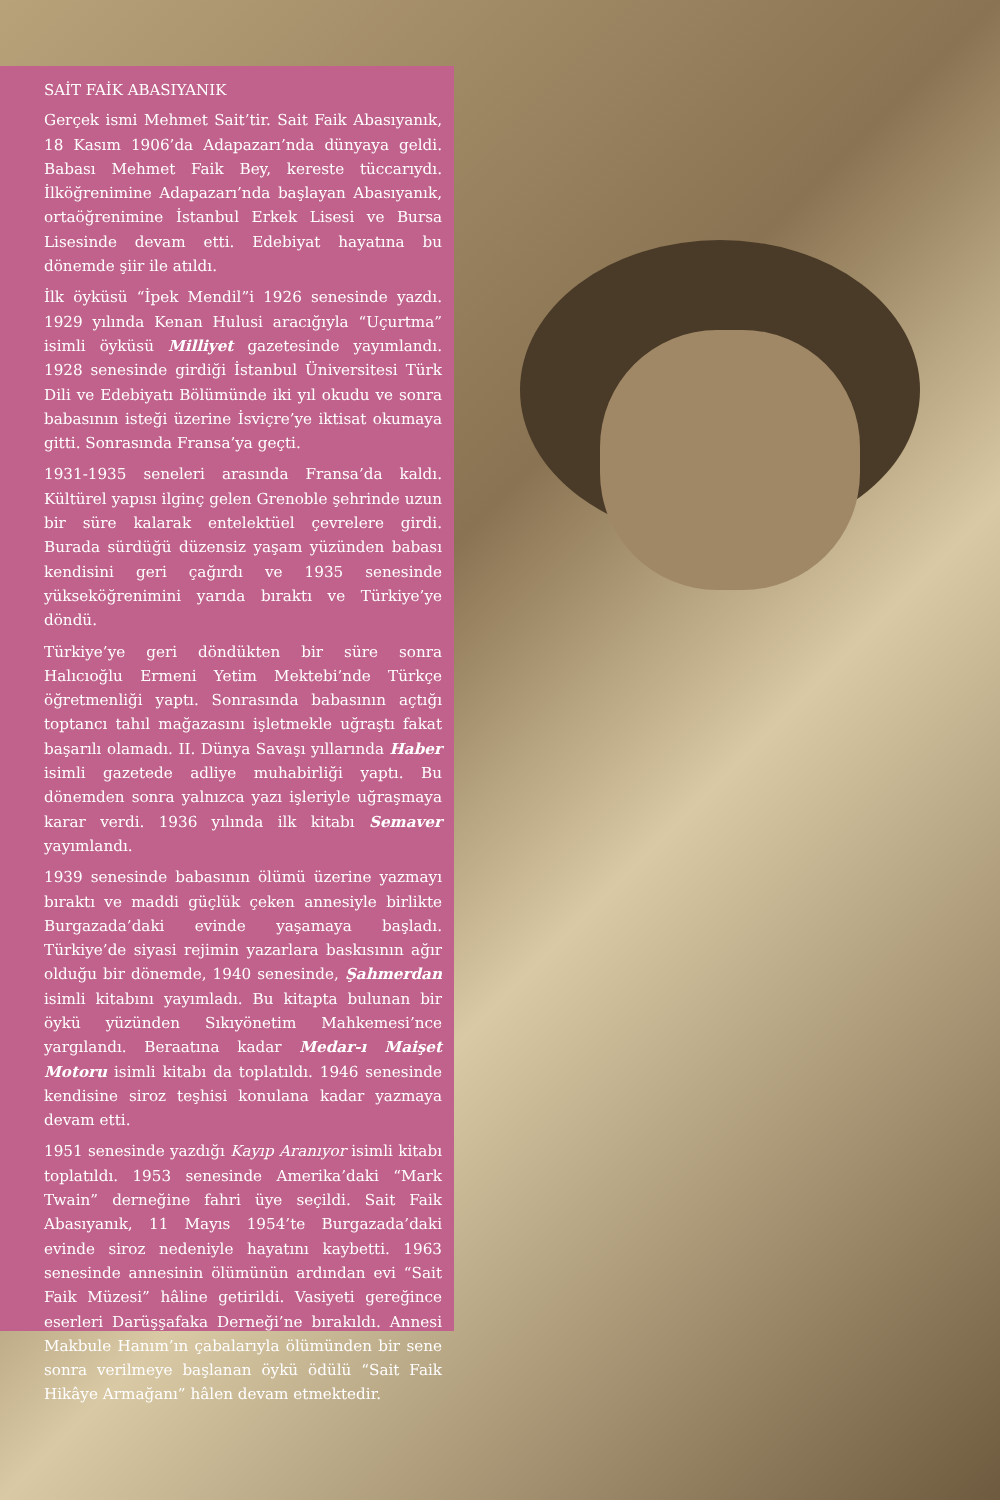SAİT FAİK ABASIYANIK
Gerçek ismi Mehmet Sait’tir. Sait Faik Abasıyanık, 18 Kasım 1906’da Adapazarı’nda dünyaya geldi. Babası Mehmet Faik Bey, kereste tüccarıydı. İlköğrenimine Adapazarı’nda başlayan Abasıyanık, ortaöğrenimine İstanbul Erkek Lisesi ve Bursa Lisesinde devam etti. Edebiyat hayatına bu dönemde şiir ile atıldı.
İlk öyküsü “İpek Mendil”i 1926 senesinde yazdı. 1929 yılında Kenan Hulusi aracığıyla “Uçurtma” isimli öyküsü Milliyet gazetesinde yayımlandı. 1928 senesinde girdiği İstanbul Üniversitesi Türk Dili ve Edebiyatı Bölümünde iki yıl okudu ve sonra babasının isteği üzerine İsviçre’ye iktisat okumaya gitti. Sonrasında Fransa’ya geçti.
1931-1935 seneleri arasında Fransa’da kaldı. Kültürel yapısı ilginç gelen Grenoble şehrinde uzun bir süre kalarak entelektüel çevrelere girdi. Burada sürdüğü düzensiz yaşam yüzünden babası kendisini geri çağırdı ve 1935 senesinde yükseköğrenimini yarıda bıraktı ve Türkiye’ye döndü.
Türkiye’ye geri döndükten bir süre sonra Halıcıoğlu Ermeni Yetim Mektebi’nde Türkçe öğretmenliği yaptı. Sonrasında babasının açtığı toptancı tahıl mağazasını işletmekle uğraştı fakat başarılı olamadı. II. Dünya Savaşı yıllarında Haber isimli gazetede adliye muhabirliği yaptı. Bu dönemden sonra yalnızca yazı işleriyle uğraşmaya karar verdi. 1936 yılında ilk kitabı Semaver yayımlandı.
1939 senesinde babasının ölümü üzerine yazmayı bıraktı ve maddi güçlük çeken annesiyle birlikte Burgazada’daki evinde yaşamaya başladı. Türkiye’de siyasi rejimin yazarlara baskısının ağır olduğu bir dönemde, 1940 senesinde, Şahmerdan isimli kitabını yayımladı. Bu kitapta bulunan bir öykü yüzünden Sıkıyönetim Mahkemesi’nce yargılandı. Beraatına kadar Medar-ı Maişet Motoru isimli kitabı da toplatıldı. 1946 senesinde kendisine siroz teşhisi konulana kadar yazmaya devam etti.
1951 senesinde yazdığı Kayıp Aranıyor isimli kitabı toplatıldı. 1953 senesinde Amerika’daki “Mark Twain” derneğine fahri üye seçildi. Sait Faik Abasıyanık, 11 Mayıs 1954’te Burgazada’daki evinde siroz nedeniyle hayatını kaybetti. 1963 senesinde annesinin ölümünün ardından evi “Sait Faik Müzesi” hâline getirildi. Vasiyeti gereğince eserleri Darüşşafaka Derneği’ne bırakıldı. Annesi Makbule Hanım’ın çabalarıyla ölümünden bir sene sonra verilmeye başlanan öykü ödülü “Sait Faik Hikâye Armağanı” hâlen devam etmektedir.